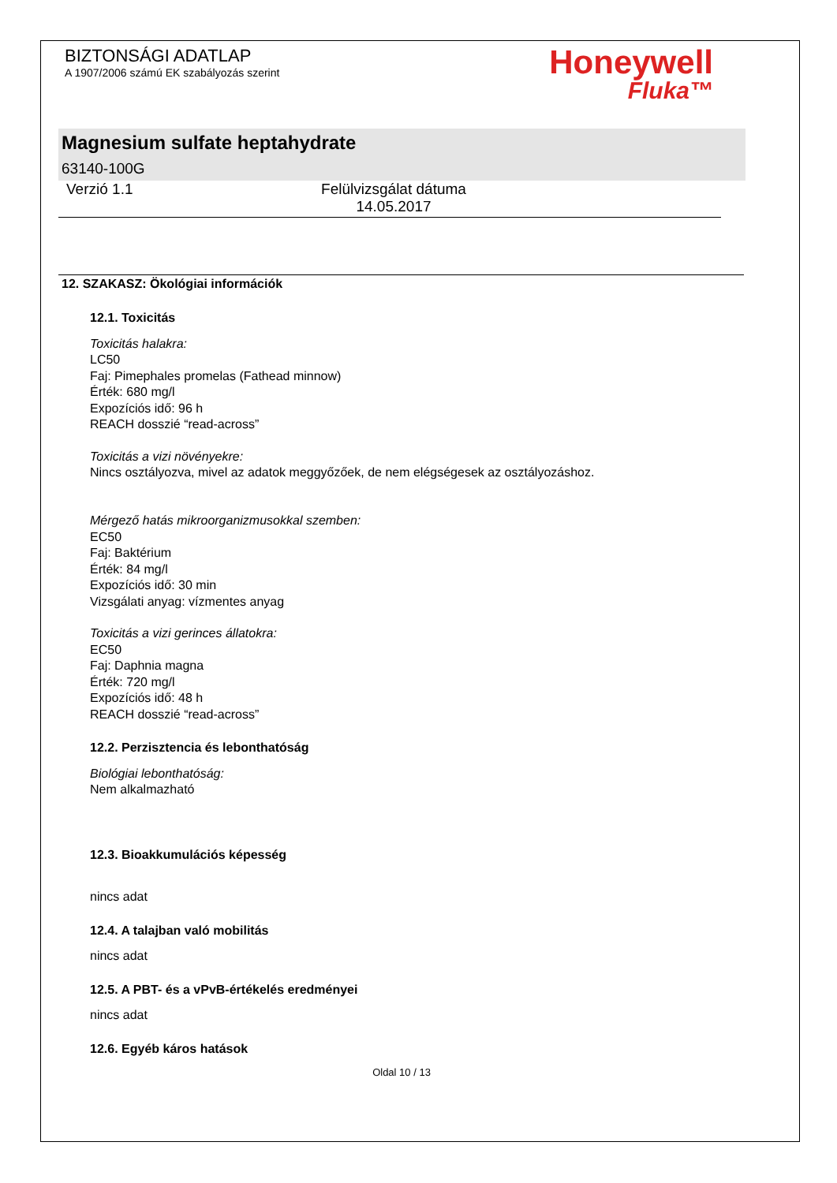BIZTONSÁGI ADATLAP
A 1907/2006 számú EK szabályozás szerint
Honeywell
Fluka™
Magnesium sulfate heptahydrate
63140-100G
Verzió 1.1 Felülvizsgálat dátuma
14.05.2017
12. SZAKASZ: Ökológiai információk
12.1. Toxicitás
Toxicitás halakra:
LC50
Faj: Pimephales promelas (Fathead minnow)
Érték: 680 mg/l
Expozíciós idő: 96 h
REACH dosszié “read-across”
Toxicitás a vizi növényekre:
Nincs osztályozva, mivel az adatok meggyőzőek, de nem elégségesek az osztályozáshoz.
Mérgező hatás mikroorganizmusokkal szemben:
EC50
Faj: Baktérium
Érték: 84 mg/l
Expozíciós idő: 30 min
Vizsgálati anyag: vízmentes anyag
Toxicitás a vizi gerinces állatokra:
EC50
Faj: Daphnia magna
Érték: 720 mg/l
Expozíciós idő: 48 h
REACH dosszié “read-across”
12.2. Perzisztencia és lebonthatóság
Biológiai lebonthatóság:
Nem alkalmazható
12.3. Bioakkumulációs képesség
nincs adat
12.4. A talajban való mobilitás
nincs adat
12.5. A PBT- és a vPvB-értékelés eredményei
nincs adat
12.6. Egyéb káros hatások
Oldal 10 / 13